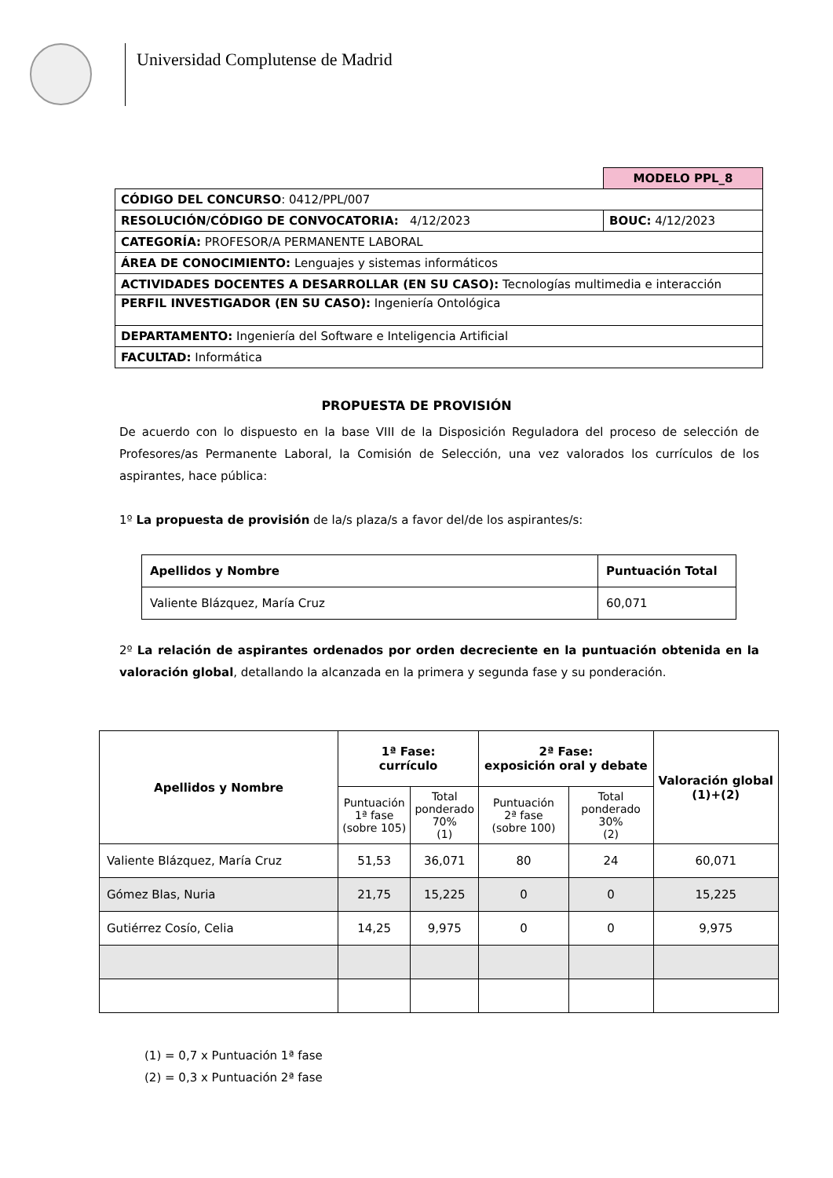Universidad Complutense de Madrid
| | MODELO PPL_8 |
| CÓDIGO DEL CONCURSO : 0412/PPL/007 | |
| RESOLUCIÓN/CÓDIGO DE CONVOCATORIA: 4/12/2023 | BOUC: 4/12/2023 |
| CATEGORÍA: PROFESOR/A PERMANENTE LABORAL | |
| ÁREA DE CONOCIMIENTO: Lenguajes y sistemas informáticos | |
| ACTIVIDADES DOCENTES A DESARROLLAR (EN SU CASO): Tecnologías multimedia e interacción | |
| PERFIL INVESTIGADOR (EN SU CASO): Ingeniería Ontológica | |
| DEPARTAMENTO: Ingeniería del Software e Inteligencia Artificial | |
| FACULTAD: Informática | |
PROPUESTA DE PROVISIÓN
De acuerdo con lo dispuesto en la base VIII de la Disposición Reguladora del proceso de selección de Profesores/as Permanente Laboral, la Comisión de Selección, una vez valorados los currículos de los aspirantes, hace pública:
1º La propuesta de provisión de la/s plaza/s a favor del/de los aspirantes/s:
| Apellidos y Nombre | Puntuación Total |
| --- | --- |
| Valiente Blázquez, María Cruz | 60,071 |
2º La relación de aspirantes ordenados por orden decreciente en la puntuación obtenida en la valoración global, detallando la alcanzada en la primera y segunda fase y su ponderación.
| Apellidos y Nombre | 1ª Fase: currículo | | 2ª Fase: exposición oral y debate | | Valoración global (1)+(2) |
| --- | --- | --- | --- | --- | --- |
| | Puntuación 1ª fase (sobre 105) | Total ponderado 70% (1) | Puntuación 2ª fase (sobre 100) | Total ponderado 30% (2) | |
| Valiente Blázquez, María Cruz | 51,53 | 36,071 | 80 | 24 | 60,071 |
| Gómez Blas, Nuria | 21,75 | 15,225 | 0 | 0 | 15,225 |
| Gutiérrez Cosío, Celia | 14,25 | 9,975 | 0 | 0 | 9,975 |
(1) = 0,7 x Puntuación 1ª fase
(2) = 0,3 x Puntuación 2ª fase